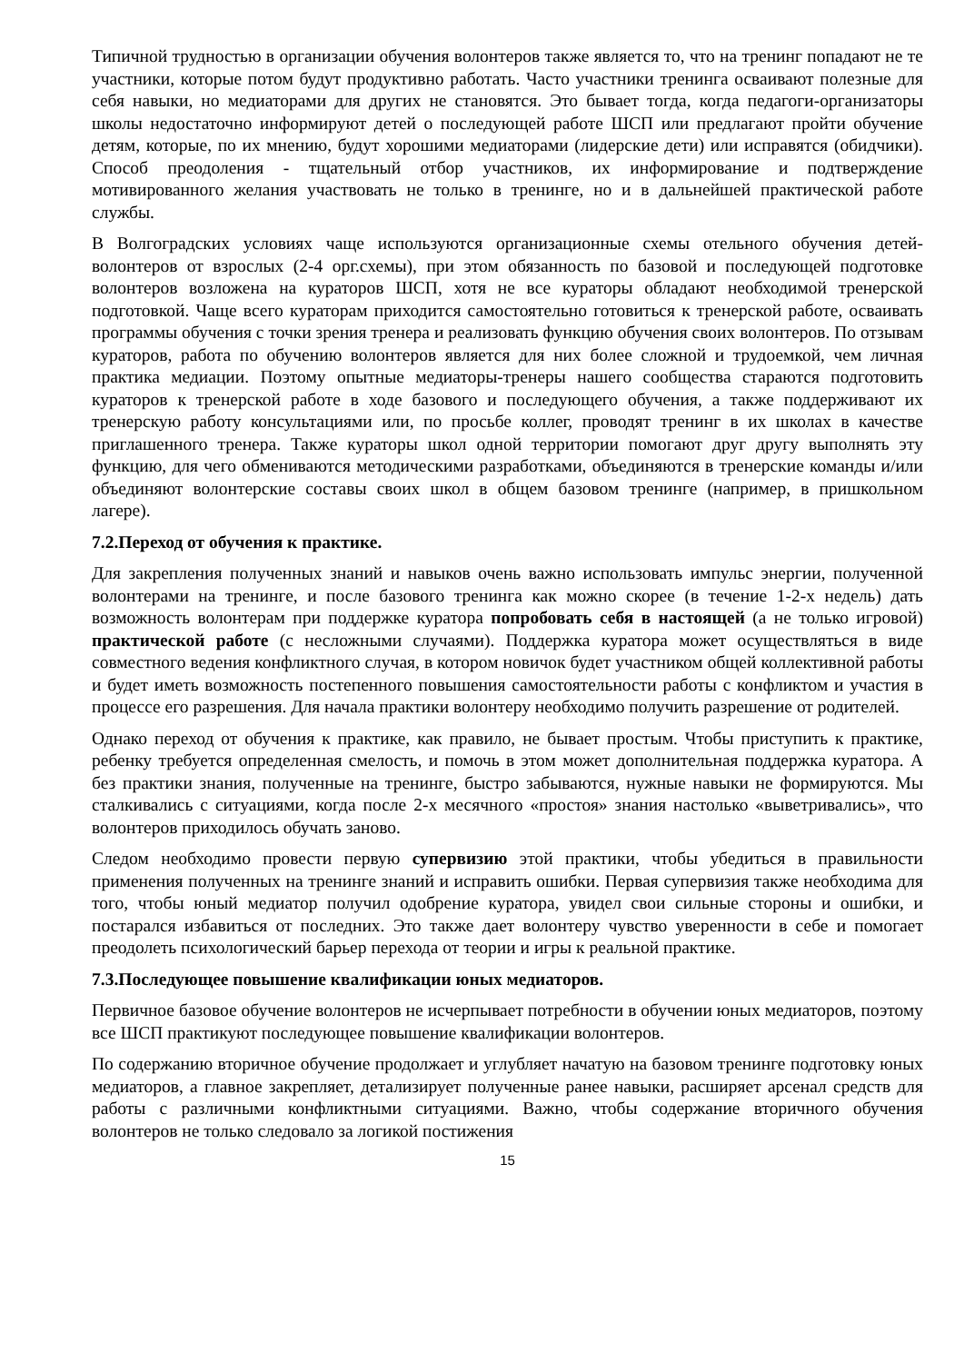Типичной трудностью в организации обучения волонтеров также является то, что на тренинг попадают не те участники, которые потом будут продуктивно работать. Часто участники тренинга осваивают полезные для себя навыки, но медиаторами для других не становятся. Это бывает тогда, когда педагоги-организаторы школы недостаточно информируют детей о последующей работе ШСП или предлагают пройти обучение детям, которые, по их мнению, будут хорошими медиаторами (лидерские дети) или исправятся (обидчики). Способ преодоления - тщательный отбор участников, их информирование и подтверждение мотивированного желания участвовать не только в тренинге, но и в дальнейшей практической работе службы.
В Волгоградских условиях чаще используются организационные схемы отельного обучения детей-волонтеров от взрослых (2-4 орг.схемы), при этом обязанность по базовой и последующей подготовке волонтеров возложена на кураторов ШСП, хотя не все кураторы обладают необходимой тренерской подготовкой. Чаще всего кураторам приходится самостоятельно готовиться к тренерской работе, осваивать программы обучения с точки зрения тренера и реализовать функцию обучения своих волонтеров. По отзывам кураторов, работа по обучению волонтеров является для них более сложной и трудоемкой, чем личная практика медиации. Поэтому опытные медиаторы-тренеры нашего сообщества стараются подготовить кураторов к тренерской работе в ходе базового и последующего обучения, а также поддерживают их тренерскую работу консультациями или, по просьбе коллег, проводят тренинг в их школах в качестве приглашенного тренера. Также кураторы школ одной территории помогают друг другу выполнять эту функцию, для чего обмениваются методическими разработками, объединяются в тренерские команды и/или объединяют волонтерские составы своих школ в общем базовом тренинге (например, в пришкольном лагере).
7.2.Переход от обучения к практике.
Для закрепления полученных знаний и навыков очень важно использовать импульс энергии, полученной волонтерами на тренинге, и после базового тренинга как можно скорее (в течение 1-2-х недель) дать возможность волонтерам при поддержке куратора попробовать себя в настоящей (а не только игровой) практической работе (с несложными случаями). Поддержка куратора может осуществляться в виде совместного ведения конфликтного случая, в котором новичок будет участником общей коллективной работы и будет иметь возможность постепенного повышения самостоятельности работы с конфликтом и участия в процессе его разрешения. Для начала практики волонтеру необходимо получить разрешение от родителей.
Однако переход от обучения к практике, как правило, не бывает простым. Чтобы приступить к практике, ребенку требуется определенная смелость, и помочь в этом может дополнительная поддержка куратора. А без практики знания, полученные на тренинге, быстро забываются, нужные навыки не формируются. Мы сталкивались с ситуациями, когда после 2-х месячного «простоя» знания настолько «выветривались», что волонтеров приходилось обучать заново.
Следом необходимо провести первую супервизию этой практики, чтобы убедиться в правильности применения полученных на тренинге знаний и исправить ошибки. Первая супервизия также необходима для того, чтобы юный медиатор получил одобрение куратора, увидел свои сильные стороны и ошибки, и постарался избавиться от последних. Это также дает волонтеру чувство уверенности в себе и помогает преодолеть психологический барьер перехода от теории и игры к реальной практике.
7.3.Последующее повышение квалификации юных медиаторов.
Первичное базовое обучение волонтеров не исчерпывает потребности в обучении юных медиаторов, поэтому все ШСП практикуют последующее повышение квалификации волонтеров.
По содержанию вторичное обучение продолжает и углубляет начатую на базовом тренинге подготовку юных медиаторов, а главное закрепляет, детализирует полученные ранее навыки, расширяет арсенал средств для работы с различными конфликтными ситуациями. Важно, чтобы содержание вторичного обучения волонтеров не только следовало за логикой постижения
15